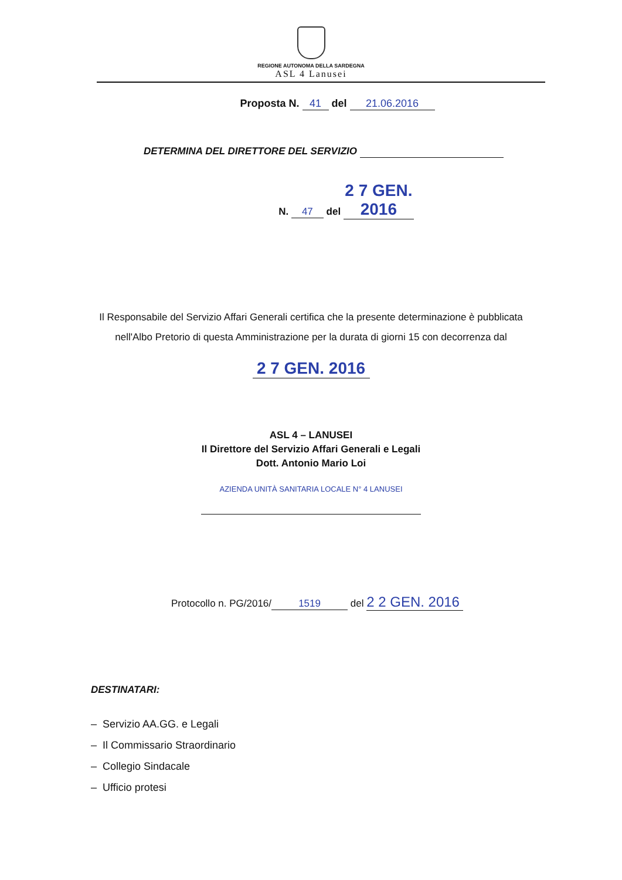REGIONE AUTONOMA DELLA SARDEGNA
ASL 4 Lanusei
Proposta N. 41 del 21.06.2016
DETERMINA DEL DIRETTORE DEL SERVIZIO
N. 47 del 2 7 GEN. 2016
Il Responsabile del Servizio Affari Generali certifica che la presente determinazione è pubblicata
nell'Albo Pretorio di questa Amministrazione per la durata di giorni 15 con decorrenza dal
2 7 GEN. 2016
ASL 4 – LANUSEI
Il Direttore del Servizio Affari Generali e Legali
Dott. Antonio Mario Loi
AZIENDA UNITÀ SANITARIA LOCALE N° 4 LANUSEI
Protocollo n. PG/2016/ 1519 del 2 2 GEN. 2016
DESTINATARI:
– Servizio AA.GG. e Legali
– Il Commissario Straordinario
– Collegio Sindacale
– Ufficio protesi